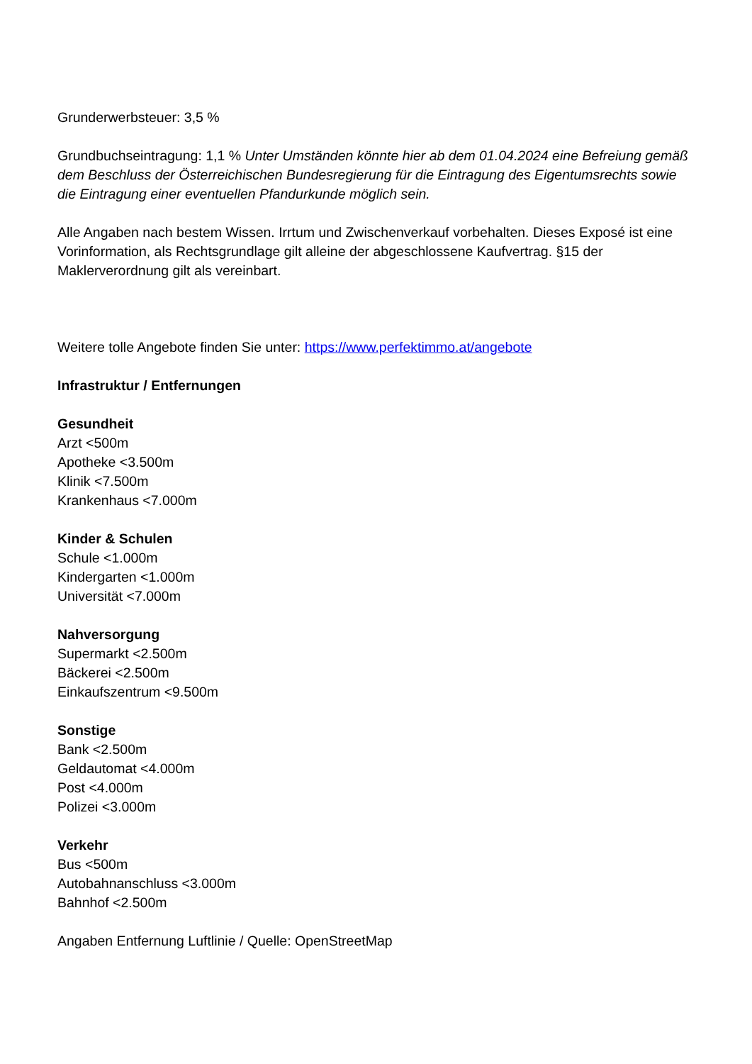Grunderwerbsteuer: 3,5 %
Grundbuchseintragung: 1,1 % Unter Umständen könnte hier ab dem 01.04.2024 eine Befreiung gemäß dem Beschluss der Österreichischen Bundesregierung für die Eintragung des Eigentumsrechts sowie die Eintragung einer eventuellen Pfandurkunde möglich sein.
Alle Angaben nach bestem Wissen. Irrtum und Zwischenverkauf vorbehalten. Dieses Exposé ist eine Vorinformation, als Rechtsgrundlage gilt alleine der abgeschlossene Kaufvertrag. §15 der Maklerverordnung gilt als vereinbart.
Weitere tolle Angebote finden Sie unter: https://www.perfektimmo.at/angebote
Infrastruktur / Entfernungen
Gesundheit
Arzt <500m
Apotheke <3.500m
Klinik <7.500m
Krankenhaus <7.000m
Kinder & Schulen
Schule <1.000m
Kindergarten <1.000m
Universität <7.000m
Nahversorgung
Supermarkt <2.500m
Bäckerei <2.500m
Einkaufszentrum <9.500m
Sonstige
Bank <2.500m
Geldautomat <4.000m
Post <4.000m
Polizei <3.000m
Verkehr
Bus <500m
Autobahnanschluss <3.000m
Bahnhof <2.500m
Angaben Entfernung Luftlinie / Quelle: OpenStreetMap